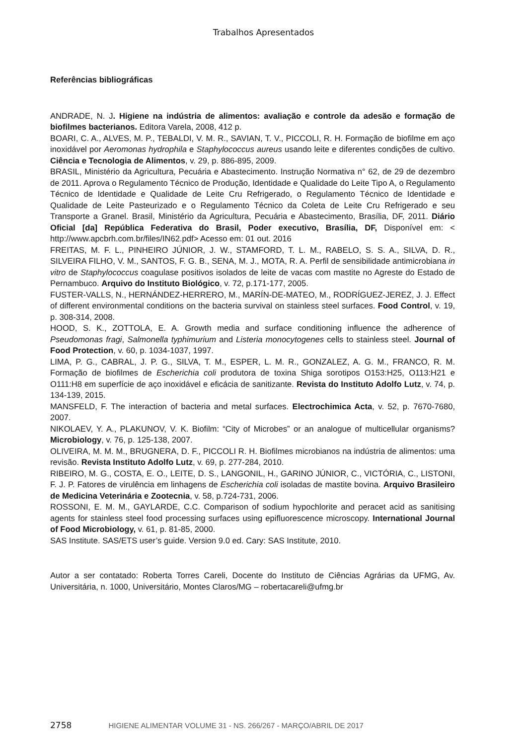Trabalhos Apresentados
Referências bibliográficas
ANDRADE, N. J. Higiene na indústria de alimentos: avaliação e controle da adesão e formação de biofilmes bacterianos. Editora Varela, 2008, 412 p.
BOARI, C. A., ALVES, M. P., TEBALDI, V. M. R., SAVIAN, T. V., PICCOLI, R. H. Formação de biofilme em aço inoxidável por Aeromonas hydrophila e Staphylococcus aureus usando leite e diferentes condições de cultivo. Ciência e Tecnologia de Alimentos, v. 29, p. 886-895, 2009.
BRASIL, Ministério da Agricultura, Pecuária e Abastecimento. Instrução Normativa n° 62, de 29 de dezembro de 2011. Aprova o Regulamento Técnico de Produção, Identidade e Qualidade do Leite Tipo A, o Regulamento Técnico de Identidade e Qualidade de Leite Cru Refrigerado, o Regulamento Técnico de Identidade e Qualidade de Leite Pasteurizado e o Regulamento Técnico da Coleta de Leite Cru Refrigerado e seu Transporte a Granel. Brasil, Ministério da Agricultura, Pecuária e Abastecimento, Brasília, DF, 2011. Diário Oficial [da] República Federativa do Brasil, Poder executivo, Brasília, DF, Disponível em: < http://www.apcbrh.com.br/files/IN62.pdf> Acesso em: 01 out. 2016
FREITAS, M. F. L., PINHEIRO JÚNIOR, J. W., STAMFORD, T. L. M., RABELO, S. S. A., SILVA, D. R., SILVEIRA FILHO, V. M., SANTOS, F. G. B., SENA, M. J., MOTA, R. A. Perfil de sensibilidade antimicrobiana in vitro de Staphylococcus coagulase positivos isolados de leite de vacas com mastite no Agreste do Estado de Pernambuco. Arquivo do Instituto Biológico, v. 72, p.171-177, 2005.
FUSTER-VALLS, N., HERNÁNDEZ-HERRERO, M., MARÍN-DE-MATEO, M., RODRÍGUEZ-JEREZ, J. J. Effect of different environmental conditions on the bacteria survival on stainless steel surfaces. Food Control, v. 19, p. 308-314, 2008.
HOOD, S. K., ZOTTOLA, E. A. Growth media and surface conditioning influence the adherence of Pseudomonas fragi, Salmonella typhimurium and Listeria monocytogenes cells to stainless steel. Journal of Food Protection, v. 60, p. 1034-1037, 1997.
LIMA, P. G., CABRAL, J. P. G., SILVA, T. M., ESPER, L. M. R., GONZALEZ, A. G. M., FRANCO, R. M. Formação de biofilmes de Escherichia coli produtora de toxina Shiga sorotipos O153:H25, O113:H21 e O111:H8 em superfície de aço inoxidável e eficácia de sanitizante. Revista do Instituto Adolfo Lutz, v. 74, p. 134-139, 2015.
MANSFELD, F. The interaction of bacteria and metal surfaces. Electrochimica Acta, v. 52, p. 7670-7680, 2007.
NIKOLAEV, Y. A., PLAKUNOV, V. K. Biofilm: “City of Microbes” or an analogue of multicellular organisms? Microbiology, v. 76, p. 125-138, 2007.
OLIVEIRA, M. M. M., BRUGNERA, D. F., PICCOLI R. H. Biofilmes microbianos na indústria de alimentos: uma revisão. Revista Instituto Adolfo Lutz, v. 69, p. 277-284, 2010.
RIBEIRO, M. G., COSTA, E. O., LEITE, D. S., LANGONIL, H., GARINO JÚNIOR, C., VICTÓRIA, C., LISTONI, F. J. P. Fatores de virulência em linhagens de Escherichia coli isoladas de mastite bovina. Arquivo Brasileiro de Medicina Veterinária e Zootecnia, v. 58, p.724-731, 2006.
ROSSONI, E. M. M., GAYLARDE, C.C. Comparison of sodium hypochlorite and peracet acid as sanitising agents for stainless steel food processing surfaces using epifluorescence microscopy. International Journal of Food Microbiology, v. 61, p. 81-85, 2000.
SAS Institute. SAS/ETS user’s guide. Version 9.0 ed. Cary: SAS Institute, 2010.
Autor a ser contatado: Roberta Torres Careli, Docente do Instituto de Ciências Agrárias da UFMG, Av. Universitária, n. 1000, Universitário, Montes Claros/MG – robertacareli@ufmg.br
2758 HIGIENE ALIMENTAR VOLUME 31 - NS. 266/267 - MARÇO/ABRIL DE 2017